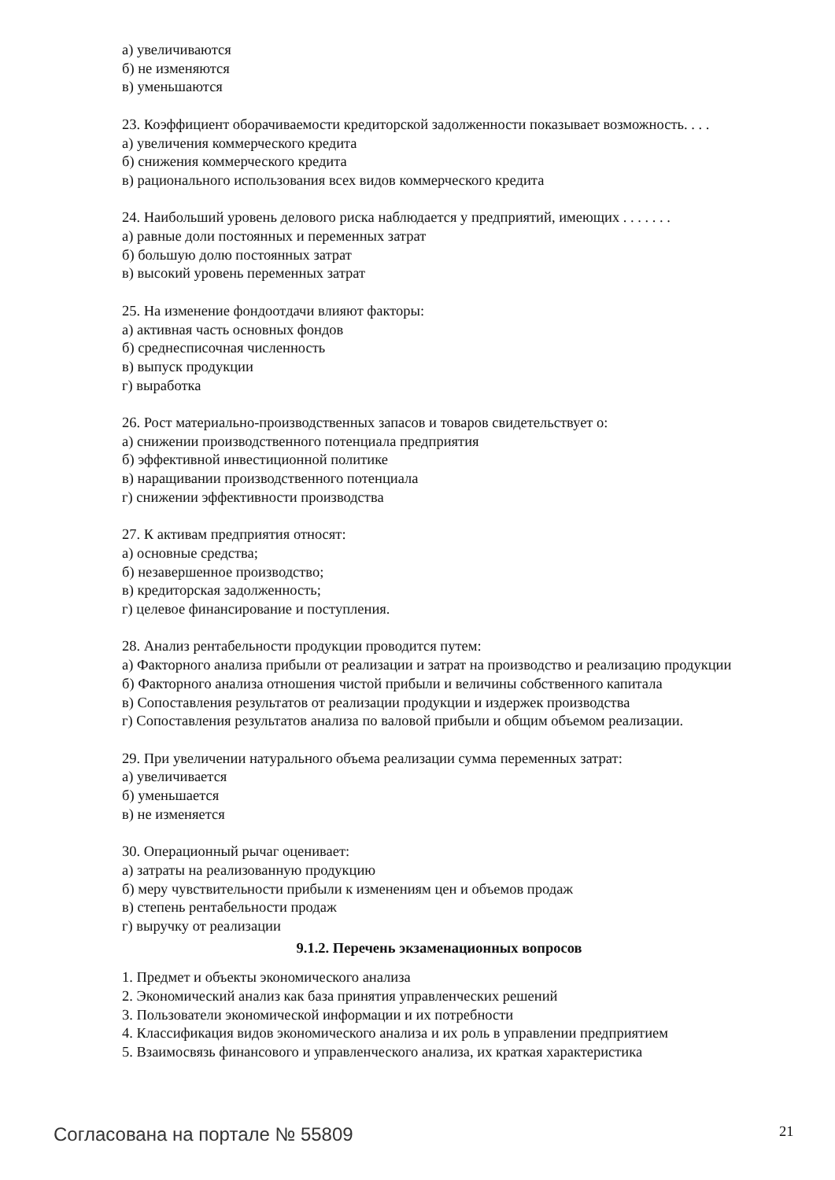а) увеличиваются
б) не изменяются
в) уменьшаются
23. Коэффициент оборачиваемости кредиторской задолженности показывает возможность. . . .
а) увеличения коммерческого кредита
б) снижения коммерческого кредита
в) рационального использования всех видов коммерческого кредита
24. Наибольший уровень делового риска наблюдается у предприятий, имеющих . . . . . . .
а) равные доли постоянных и переменных затрат
б) большую долю постоянных затрат
в) высокий уровень переменных затрат
25. На изменение фондоотдачи влияют факторы:
а) активная часть основных фондов
б) среднесписочная численность
в) выпуск продукции
г) выработка
26. Рост материально-производственных запасов и товаров свидетельствует о:
а) снижении производственного потенциала предприятия
б) эффективной инвестиционной политике
в) наращивании производственного потенциала
г) снижении эффективности производства
27. К активам предприятия относят:
а) основные средства;
б) незавершенное производство;
в) кредиторская задолженность;
г) целевое финансирование и поступления.
28. Анализ рентабельности продукции проводится путем:
а) Факторного анализа прибыли от реализации и затрат на производство и реализацию продукции
б) Факторного анализа отношения чистой прибыли и величины собственного капитала
в) Сопоставления результатов от реализации продукции и издержек производства
г) Сопоставления результатов анализа по валовой прибыли и общим объемом реализации.
29. При увеличении натурального объема реализации сумма переменных затрат:
а) увеличивается
б) уменьшается
в) не изменяется
30. Операционный рычаг оценивает:
а) затраты на реализованную продукцию
б) меру чувствительности прибыли к изменениям цен и объемов продаж
в) степень рентабельности продаж
г) выручку от реализации
9.1.2. Перечень экзаменационных вопросов
1. Предмет и объекты экономического анализа
2. Экономический анализ как база принятия управленческих решений
3. Пользователи экономической информации и их потребности
4. Классификация видов экономического анализа и их роль в управлении предприятием
5. Взаимосвязь финансового и управленческого анализа, их краткая характеристика
Согласована на портале № 55809 21